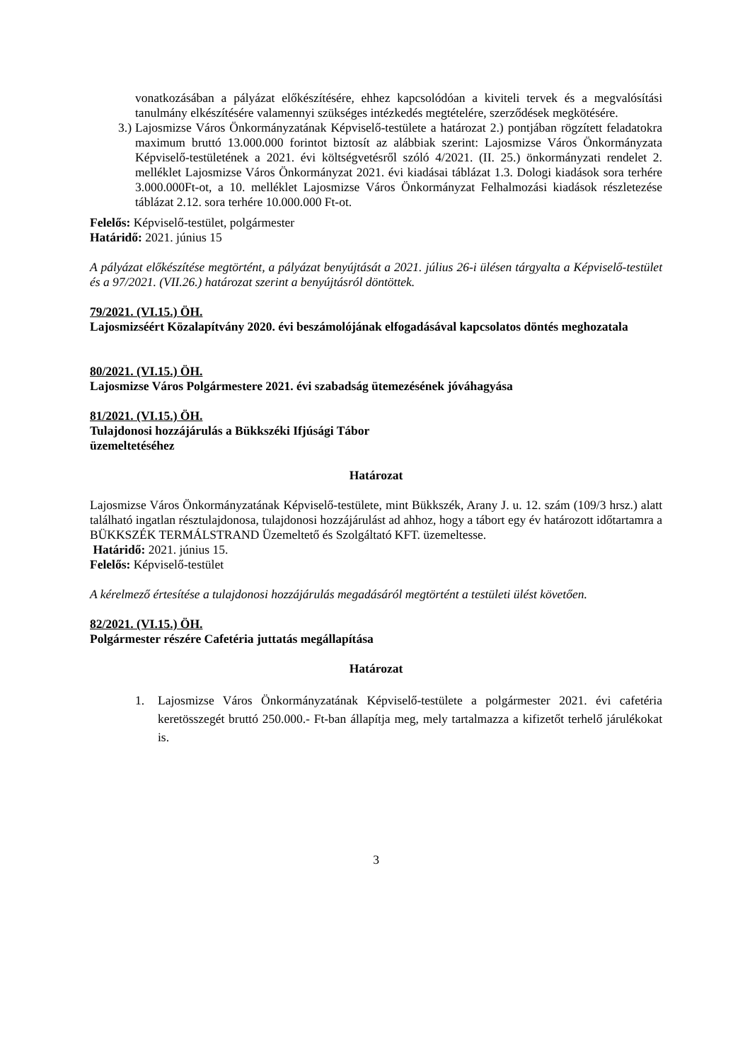vonatkozásában a pályázat előkészítésére, ehhez kapcsolódóan a kiviteli tervek és a megvalósítási tanulmány elkészítésére valamennyi szükséges intézkedés megtételére, szerződések megkötésére.
3.) Lajosmizse Város Önkormányzatának Képviselő-testülete a határozat 2.) pontjában rögzített feladatokra maximum bruttó 13.000.000 forintot biztosít az alábbiak szerint: Lajosmizse Város Önkormányzata Képviselő-testületének a 2021. évi költségvetésről szóló 4/2021. (II. 25.) önkormányzati rendelet 2. melléklet Lajosmizse Város Önkormányzat 2021. évi kiadásai táblázat 1.3. Dologi kiadások sora terhére 3.000.000Ft-ot, a 10. melléklet Lajosmizse Város Önkormányzat Felhalmozási kiadások részletezése táblázat 2.12. sora terhére 10.000.000 Ft-ot.
Felelős: Képviselő-testület, polgármester
Határidő: 2021. június 15
A pályázat előkészítése megtörtént, a pályázat benyújtását a 2021. július 26-i ülésen tárgyalta a Képviselő-testület és a 97/2021. (VII.26.) határozat szerint a benyújtásról döntöttek.
79/2021. (VI.15.) ÖH.
Lajosmizséért Közalapítvány 2020. évi beszámolójának elfogadásával kapcsolatos döntés meghozatala
80/2021. (VI.15.) ÖH.
Lajosmizse Város Polgármestere 2021. évi szabadság ütemezésének jóváhagyása
81/2021. (VI.15.) ÖH.
Tulajdonosi hozzájárulás a Bükkszéki Ifjúsági Tábor
üzemeltetéséhez
Határozat
Lajosmizse Város Önkormányzatának Képviselő-testülete, mint Bükkszék, Arany J. u. 12. szám (109/3 hrsz.) alatt található ingatlan résztulajdonosa, tulajdonosi hozzájárulást ad ahhoz, hogy a tábort egy év határozott időtartamra a BÜKKSZÉK TERMÁLSTRAND Üzemeltető és Szolgáltató KFT. üzemeltesse.
Határidő: 2021. június 15.
Felelős: Képviselő-testület
A kérelmező értesítése a tulajdonosi hozzájárulás megadásáról megtörtént a testületi ülést követően.
82/2021. (VI.15.) ÖH.
Polgármester részére Cafetéria juttatás megállapítása
Határozat
1. Lajosmizse Város Önkormányzatának Képviselő-testülete a polgármester 2021. évi cafetéria keretösszegét bruttó 250.000.- Ft-ban állapítja meg, mely tartalmazza a kifizetőt terhelő járulékokat is.
3